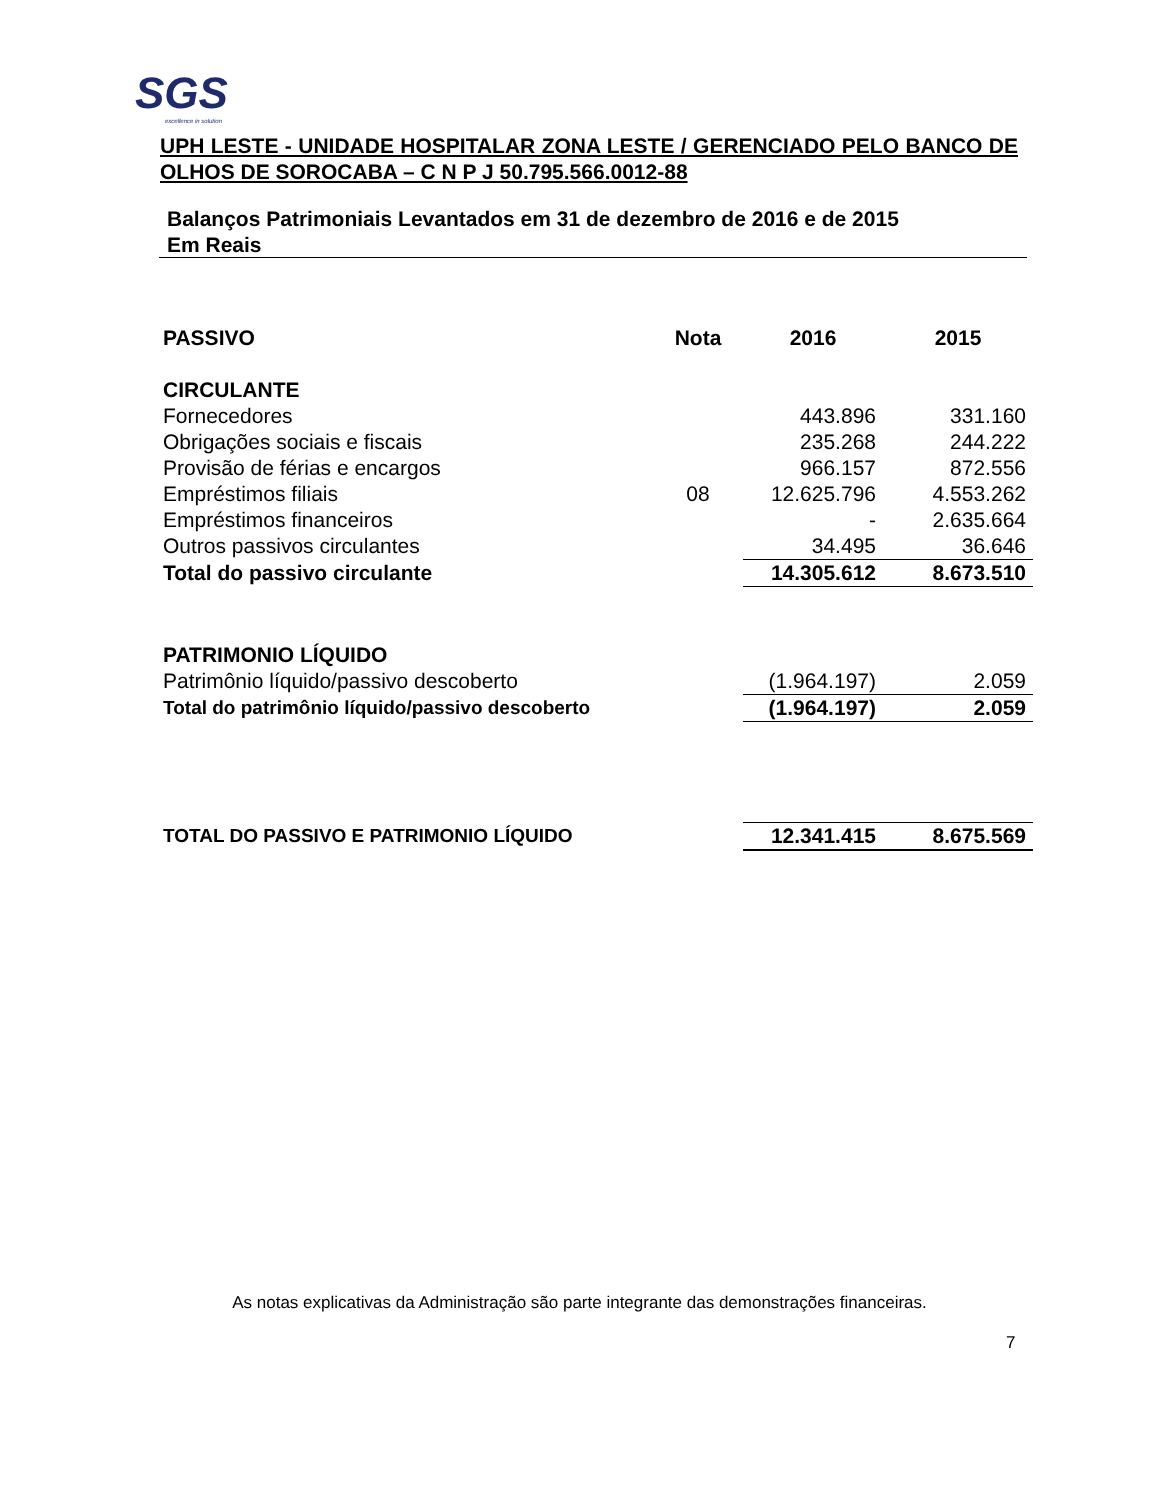SGS
excellence in solution
UPH LESTE - UNIDADE HOSPITALAR ZONA LESTE / GERENCIADO PELO BANCO DE OLHOS DE SOROCABA – C N P J 50.795.566.0012-88
Balanços Patrimoniais Levantados em 31 de dezembro de 2016 e de 2015
Em Reais
| PASSIVO | Nota | 2016 | 2015 |
| --- | --- | --- | --- |
| CIRCULANTE | | | |
| Fornecedores | | 443.896 | 331.160 |
| Obrigações sociais e fiscais | | 235.268 | 244.222 |
| Provisão de férias e encargos | | 966.157 | 872.556 |
| Empréstimos filiais | 08 | 12.625.796 | 4.553.262 |
| Empréstimos financeiros | | - | 2.635.664 |
| Outros passivos circulantes | | 34.495 | 36.646 |
| Total do passivo circulante | | 14.305.612 | 8.673.510 |
| PATRIMONIO LÍQUIDO | | | |
| Patrimônio líquido/passivo descoberto | | (1.964.197) | 2.059 |
| Total do patrimônio líquido/passivo descoberto | | (1.964.197) | 2.059 |
| TOTAL DO PASSIVO E PATRIMONIO LÍQUIDO | | 12.341.415 | 8.675.569 |
As notas explicativas da Administração são parte integrante das demonstrações financeiras.
7